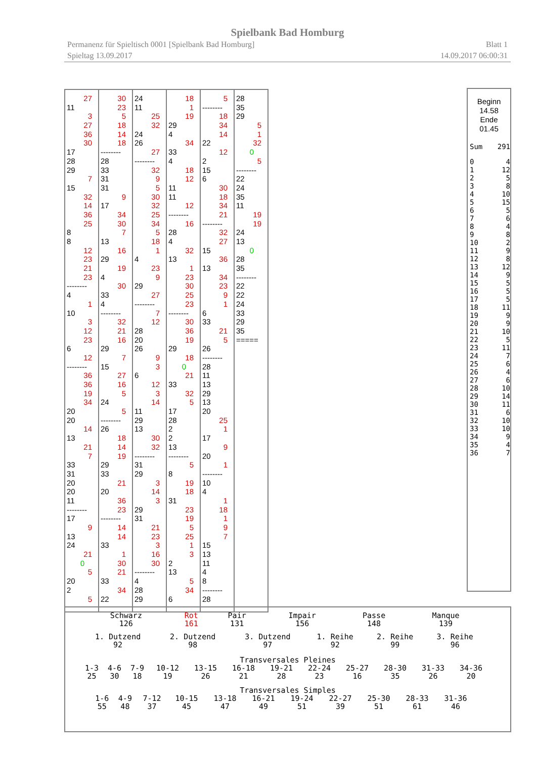Spielbank Bad Homburg
Permanenz für Spieltisch 0001 [Spielbank Bad Homburg] Blatt 1
Spieltag 13.09.2017 14.09.2017 06:00:31
27
11
3
27
36
30
17
28
29
7
15
32
14
36
25
8
8
12
23
21
23
--------
4
1
10
3
12
23
6
12
--------
36
36
19
34
20
20
14
13
21
7
33
31
20
20
11
--------
17
9
13
24
21
0
5
20
2
5
30
23
5
18
14
18
--------
28
33
31
31
9
17
34
30
7
13
16
29
19
4
30
33
4
--------
32
21
16
29
7
15
27
16
5
24
5
--------
26
18
14
19
29
33
21
20
36
23
--------
14
14
33
1
30
21
33
34
22
24
11
25
32
24
26
27
--------
32
9
5
30
32
25
34
5
18
1
4
23
9
29
27
--------
7
12
28
20
26
9
3
6
12
3
14
11
29
13
30
32
--------
31
29
3
14
3
29
31
21
23
3
16
30
--------
4
28
29
18
1
19
29
4
34
33
4
18
12
11
11
12
--------
16
28
4
32
13
1
23
30
25
23
--------
30
36
19
29
18
0
21
33
32
5
17
28
2
2
13
--------
5
8
19
18
31
23
19
5
25
1
3
2
13
5
34
6
5
--------
18
34
14
22
12
2
15
6
30
18
34
21
--------
32
27
15
36
13
34
23
9
1
6
33
21
5
26
--------
28
11
13
29
13
20
25
1
17
9
20
1
--------
10
4
1
18
1
9
7
15
13
11
4
8
--------
28
28
35
29
5
1
32
0
5
--------
22
24
35
11
19
19
24
13
0
28
35
--------
22
22
24
33
29
35
=====
Beginn
14.58
Ende
01.45
| Sum | 291 |
| 0 | 4 |
| 1 | 12 |
| 2 | 5 |
| 3 | 8 |
| 4 | 10 |
| 5 | 15 |
| 6 | 5 |
| 7 | 6 |
| 8 | 4 |
| 9 | 8 |
| 10 | 2 |
| 11 | 9 |
| 12 | 8 |
| 13 | 12 |
| 14 | 9 |
| 15 | 5 |
| 16 | 5 |
| 17 | 5 |
| 18 | 11 |
| 19 | 9 |
| 20 | 9 |
| 21 | 10 |
| 22 | 5 |
| 23 | 11 |
| 24 | 7 |
| 25 | 6 |
| 26 | 4 |
| 27 | 6 |
| 28 | 10 |
| 29 | 14 |
| 30 | 11 |
| 31 | 6 |
| 32 | 10 |
| 33 | 10 |
| 34 | 9 |
| 35 | 4 |
| 36 | 7 |
| Schwarz 126 | Rot 161 | Pair 131 | Impair 156 | Passe 148 | Manque 139 |
| 1. Dutzend 92 | 2. Dutzend 98 | 3. Dutzend 97 | 1. Reihe 92 | 2. Reihe 99 | 3. Reihe 96 |
Transversales Pleines
| 1-3 25 | 4-6 30 | 7-9 18 | 10-12 19 | 13-15 26 | 16-18 21 | 19-21 28 | 22-24 23 | 25-27 16 | 28-30 35 | 31-33 26 | 34-36 20 |
Transversales Simples
| 1-6 55 | 4-9 48 | 7-12 37 | 10-15 45 | 13-18 47 | 16-21 49 | 19-24 51 | 22-27 39 | 25-30 51 | 28-33 61 | 31-36 46 |